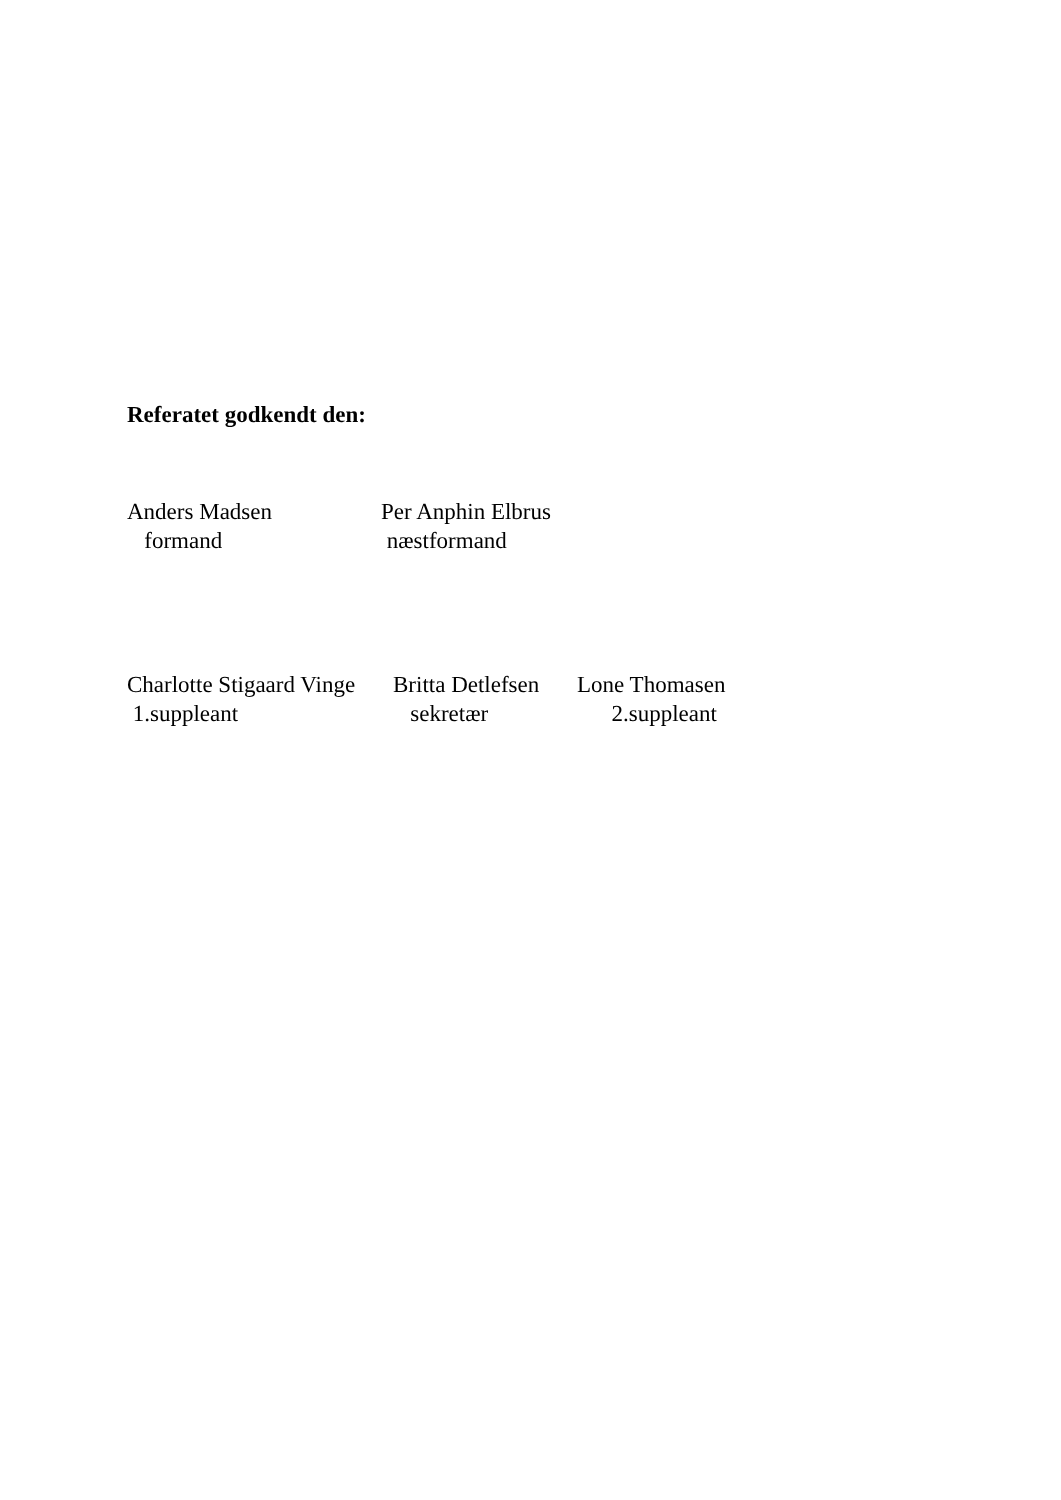Referatet godkendt den:
Anders Madsen formand
Per Anphin Elbrus næstformand
Charlotte Stigaard Vinge 1.suppleant
Britta Detlefsen sekretær
Lone Thomasen 2.suppleant